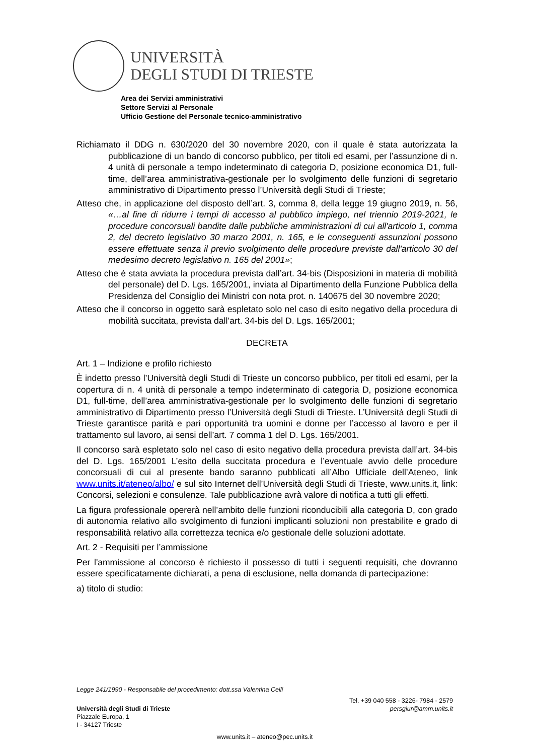UNIVERSITÀ
DEGLI STUDI DI TRIESTE
Area dei Servizi amministrativi
Settore Servizi al Personale
Ufficio Gestione del Personale tecnico-amministrativo
Richiamato il DDG n. 630/2020 del 30 novembre 2020, con il quale è stata autorizzata la pubblicazione di un bando di concorso pubblico, per titoli ed esami, per l’assunzione di n. 4 unità di personale a tempo indeterminato di categoria D, posizione economica D1, full-time, dell’area amministrativa-gestionale per lo svolgimento delle funzioni di segretario amministrativo di Dipartimento presso l’Università degli Studi di Trieste;
Atteso che, in applicazione del disposto dell’art. 3, comma 8, della legge 19 giugno 2019, n. 56, «…al fine di ridurre i tempi di accesso al pubblico impiego, nel triennio 2019-2021, le procedure concorsuali bandite dalle pubbliche amministrazioni di cui all'articolo 1, comma 2, del decreto legislativo 30 marzo 2001, n. 165, e le conseguenti assunzioni possono essere effettuate senza il previo svolgimento delle procedure previste dall'articolo 30 del medesimo decreto legislativo n. 165 del 2001»;
Atteso che è stata avviata la procedura prevista dall’art. 34-bis (Disposizioni in materia di mobilità del personale) del D. Lgs. 165/2001, inviata al Dipartimento della Funzione Pubblica della Presidenza del Consiglio dei Ministri con nota prot. n. 140675 del 30 novembre 2020;
Atteso che il concorso in oggetto sarà espletato solo nel caso di esito negativo della procedura di mobilità succitata, prevista dall’art. 34-bis del D. Lgs. 165/2001;
DECRETA
Art. 1 – Indizione e profilo richiesto
È indetto presso l’Università degli Studi di Trieste un concorso pubblico, per titoli ed esami, per la copertura di n. 4 unità di personale a tempo indeterminato di categoria D, posizione economica D1, full-time, dell’area amministrativa-gestionale per lo svolgimento delle funzioni di segretario amministrativo di Dipartimento presso l’Università degli Studi di Trieste. L’Università degli Studi di Trieste garantisce parità e pari opportunità tra uomini e donne per l’accesso al lavoro e per il trattamento sul lavoro, ai sensi dell’art. 7 comma 1 del D. Lgs. 165/2001.
Il concorso sarà espletato solo nel caso di esito negativo della procedura prevista dall’art. 34-bis del D. Lgs. 165/2001 L’esito della succitata procedura e l’eventuale avvio delle procedure concorsuali di cui al presente bando saranno pubblicati all’Albo Ufficiale dell’Ateneo, link www.units.it/ateneo/albo/ e sul sito Internet dell’Università degli Studi di Trieste, www.units.it, link: Concorsi, selezioni e consulenze. Tale pubblicazione avrà valore di notifica a tutti gli effetti.
La figura professionale opererà nell’ambito delle funzioni riconducibili alla categoria D, con grado di autonomia relativo allo svolgimento di funzioni implicanti soluzioni non prestabilite e grado di responsabilità relativo alla correttezza tecnica e/o gestionale delle soluzioni adottate.
Art. 2 - Requisiti per l’ammissione
Per l'ammissione al concorso è richiesto il possesso di tutti i seguenti requisiti, che dovranno essere specificatamente dichiarati, a pena di esclusione, nella domanda di partecipazione:
a) titolo di studio:
Legge 241/1990 - Responsabile del procedimento: dott.ssa Valentina Celli
Università degli Studi di Trieste
Piazzale Europa, 1
I - 34127 Trieste
Tel. +39 040 558 - 3226- 7984 - 2579
persgiur@amm.units.it
www.units.it – ateneo@pec.units.it